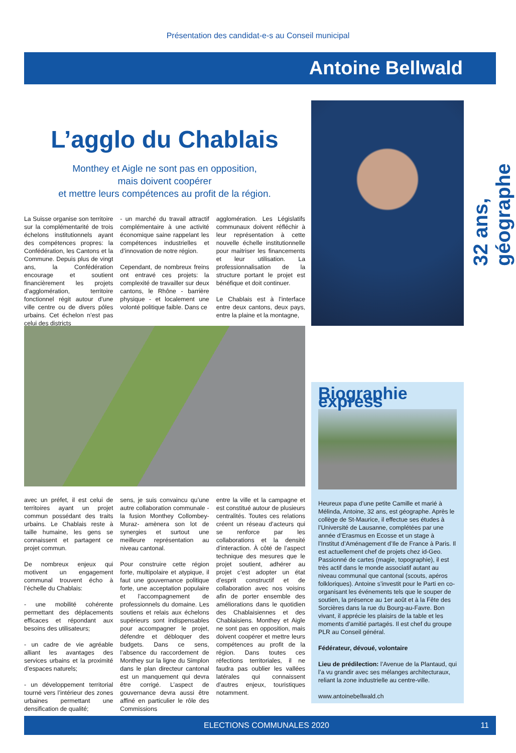Présentation des candidat-e-s au Conseil municipal
Antoine Bellwald
L’agglo du Chablais
Monthey et Aigle ne sont pas en opposition,
mais doivent coopérer
et mettre leurs compétences au profit de la région.
La Suisse organise son territoire sur la complémentarité de trois échelons institutionnels ayant des compétences propres: la Confédération, les Cantons et la Commune. Depuis plus de vingt ans, la Confédération encourage et soutient financièrement les projets d’agglomération, territoire fonctionnel régit autour d’une ville centre ou de divers pôles urbains. Cet échelon n’est pas celui des districts
- un marché du travail attractif complémentaire à une activité économique saine rappelant les compétences industrielles et d’innovation de notre région.
Cependant, de nombreux freins ont entravé ces projets: la complexité de travailler sur deux cantons, le Rhône - barrière physique - et localement une volonté politique faible. Dans ce
agglomération. Les Législatifs communaux doivent réfléchir à leur représentation à cette nouvelle échelle institutionnelle pour maitriser les financements et leur utilisation. La professionnalisation de la structure portant le projet est bénéfique et doit continuer.
Le Chablais est à l’interface entre deux cantons, deux pays, entre la plaine et la montagne,
32 ans, géographe
avec un préfet, il est celui de territoires ayant un projet commun possédant des traits urbains. Le Chablais reste à taille humaine, les gens se connaissent et partagent ce projet commun.
De nombreux enjeux qui motivent un engagement communal trouvent écho à l’échelle du Chablais:
- une mobilité cohérente permettant des déplacements efficaces et répondant aux besoins des utilisateurs;
- un cadre de vie agréable alliant les avantages des services urbains et la proximité d’espaces naturels;
- un développement territorial tourné vers l’intérieur des zones urbaines permettant une densification de qualité;
sens, je suis convaincu qu’une autre collaboration communale - la fusion Monthey Collombey-Muraz- amènera son lot de synergies et surtout une meilleure représentation au niveau cantonal.
Pour construire cette région forte, multipolaire et atypique, il faut une gouvernance politique forte, une acceptation populaire et l’accompagnement de professionnels du domaine. Les soutiens et relais aux échelons supérieurs sont indispensables pour accompagner le projet, défendre et débloquer des budgets. Dans ce sens, l’absence du raccordement de Monthey sur la ligne du Simplon dans le plan directeur cantonal est un manquement qui devra être corrigé. L’aspect de gouvernance devra aussi être affiné en particulier le rôle des Commissions
entre la ville et la campagne et est constitué autour de plusieurs centralités. Toutes ces relations créent un réseau d’acteurs qui se renforce par les collaborations et la densité d’interaction. À côté de l’aspect technique des mesures que le projet soutient, adhérer au projet c’est adopter un état d’esprit constructif et de collaboration avec nos voisins afin de porter ensemble des améliorations dans le quotidien des Chablaisiennes et des Chablaisiens. Monthey et Aigle ne sont pas en opposition, mais doivent coopérer et mettre leurs compétences au profit de la région. Dans toutes ces réfections territoriales, il ne faudra pas oublier les vallées latérales qui connaissent d’autres enjeux, touristiques notamment.
Biographie express
Heureux papa d’une petite Camille et marié à Mélinda, Antoine, 32 ans, est géographe. Après le collège de St-Maurice, il effectue ses études à l’Université de Lausanne, complétées par une année d’Erasmus en Ecosse et un stage à l’Institut d’Aménagement d’Ile de France à Paris. Il est actuellement chef de projets chez id-Geo. Passionné de cartes (magie, topographie), il est très actif dans le monde associatif autant au niveau communal que cantonal (scouts, apéros folkloriques). Antoine s’investit pour le Parti en co-organisant les événements tels que le souper de soutien, la présence au 1er août et à la Fête des Sorcières dans la rue du Bourg-au-Favre. Bon vivant, il apprécie les plaisirs de la table et les moments d’amitié partagés. Il est chef du groupe PLR au Conseil général.
Fédérateur, dévoué, volontaire
Lieu de prédilection: l’Avenue de la Plantaud, qui l’a vu grandir avec ses mélanges architecturaux, reliant la zone industrielle au centre-ville.
www.antoinebellwald.ch
ELECTIONS COMMUNALES 2020 11